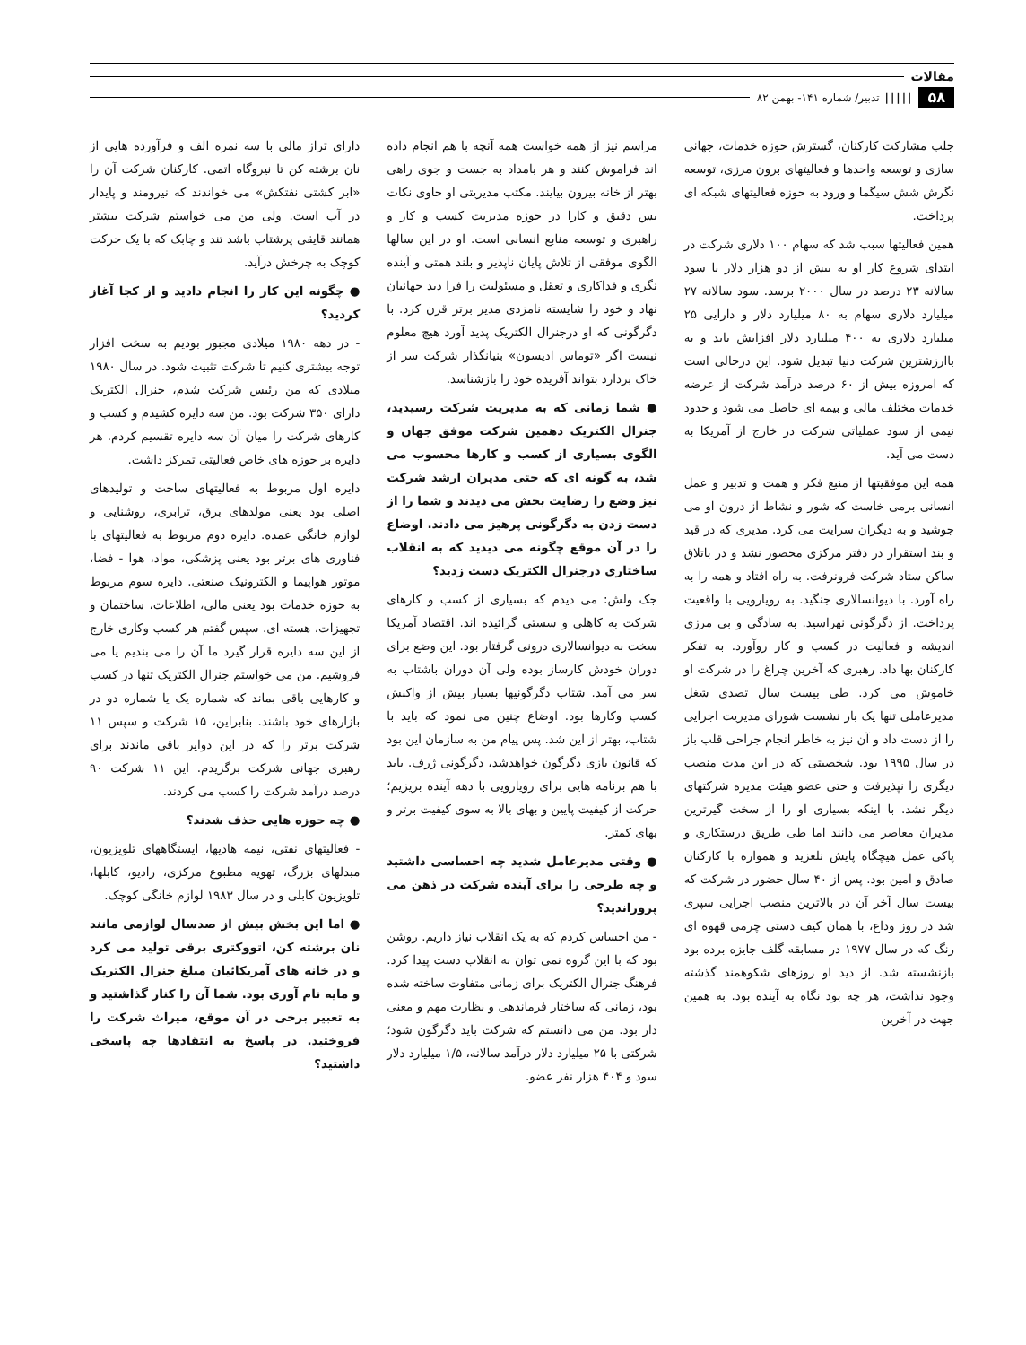مقالات
۵۸ ||||| تدبیر/ شماره ۱۴۱- بهمن ۸۲
جلب مشارکت کارکنان، گسترش حوزه خدمات، جهانی سازی و توسعه واحدها و فعالیتهای برون مرزی، توسعه نگرش شش سیگما و ورود به حوزه فعالیتهای شبکه ای پرداخت.
همین فعالیتها سبب شد که سهام ۱۰۰ دلاری شرکت در ابتدای شروع کار او به بیش از دو هزار دلار با سود سالانه ۲۳ درصد در سال ۲۰۰۰ برسد. سود سالانه ۲۷ میلیارد دلاری سهام به ۸۰ میلیارد دلار و دارایی ۲۵ میلیارد دلاری به ۴۰۰ میلیارد دلار افزایش یابد و به باارزشترین شرکت دنیا تبدیل شود. این درحالی است که امروزه بیش از ۶۰ درصد درآمد شرکت از عرضه خدمات مختلف مالی و بیمه ای حاصل می شود و حدود نیمی از سود عملیاتی شرکت در خارج از آمریکا به دست می آید.
همه این موفقیتها از منبع فکر و همت و تدبیر و عمل انسانی برمی خاست که شور و نشاط از درون او می جوشید و به دیگران سرایت می کرد. مدیری که در قید و بند استقرار در دفتر مرکزی محصور نشد و در باتلاق ساکن ستاد شرکت فرونرفت. به راه افتاد و همه را به راه آورد. با دیوانسالاری جنگید. به رویارویی با واقعیت پرداخت. از دگرگونی نهراسید. به سادگی و بی مرزی اندیشه و فعالیت در کسب و کار روآورد. به تفکر کارکنان بها داد. رهبری که آخرین چراغ را در شرکت او خاموش می کرد. طی بیست سال تصدی شغل مدیرعاملی تنها یک بار نشست شورای مدیریت اجرایی را از دست داد و آن نیز به خاطر انجام جراحی قلب باز در سال ۱۹۹۵ بود. شخصیتی که در این مدت منصب دیگری را نپذیرفت و حتی عضو هیئت مدیره شرکتهای دیگر نشد. با اینکه بسیاری او را از سخت گیرترین مدیران معاصر می دانند اما طی طریق درستکاری و پاکی عمل هیچگاه پایش نلغزید و همواره با کارکنان صادق و امین بود. پس از ۴۰ سال حضور در شرکت که بیست سال آخر آن در بالاترین منصب اجرایی سپری شد در روز وداع، با همان کیف دستی چرمی قهوه ای رنگ که در سال ۱۹۷۷ در مسابقه گلف جایزه برده بود بازنشسته شد. از دید او روزهای شکوهمند گذشته وجود نداشت، هر چه بود نگاه به آینده بود. به همین جهت در آخرین
مراسم نیز از همه خواست همه آنچه با هم انجام داده اند فراموش کنند و هر بامداد به جست و جوی راهی بهتر از خانه بیرون بیایند. مکتب مدیریتی او حاوی نکات بس دقیق و کارا در حوزه مدیریت کسب و کار و راهبری و توسعه منابع انسانی است. او در این سالها الگوی موفقی از تلاش پایان ناپذیر و بلند همتی و آینده نگری و فداکاری و تعقل و مسئولیت را فرا دید جهانیان نهاد و خود را شایسته نامزدی مدیر برتر قرن کرد. با دگرگونی که او درجنرال الکتریک پدید آورد هیچ معلوم نیست اگر «توماس ادیسون» بنیانگذار شرکت سر از خاک بردارد بتواند آفریده خود را بازشناسد.
● شما زمانی که به مدیریت شرکت رسیدید، جنرال الکتریک دهمین شرکت موفق جهان و الگوی بسیاری از کسب و کارها محسوب می شد، به گونه ای که حتی مدیران ارشد شرکت نیز وضع را رضایت بخش می دیدند و شما را از دست زدن به دگرگونی پرهیز می دادند. اوضاع را در آن موقع چگونه می دیدید که به انقلاب ساختاری درجنرال الکتریک دست زدید؟
جک ولش: می دیدم که بسیاری از کسب و کارهای شرکت به کاهلی و سستی گرائیده اند. اقتصاد آمریکا سخت به دیوانسالاری درونی گرفتار بود. این وضع برای دوران خودش کارساز بوده ولی آن دوران باشتاب به سر می آمد. شتاب دگرگونیها بسیار بیش از واکنش کسب وکارها بود. اوضاع چنین می نمود که باید با شتاب، بهتر از این شد. پس پیام من به سازمان این بود که قانون بازی دگرگون خواهدشد، دگرگونی ژرف. باید با هم برنامه هایی برای رویارویی با دهه آینده بریزیم؛ حرکت از کیفیت پایین و بهای بالا به سوی کیفیت برتر و بهای کمتر.
● وقتی مدیرعامل شدید چه احساسی داشتید و چه طرحی را برای آینده شرکت در ذهن می پروراندید؟
- من احساس کردم که به یک انقلاب نیاز داریم. روشن بود که با این گروه نمی توان به انقلاب دست پیدا کرد. فرهنگ جنرال الکتریک برای زمانی متفاوت ساخته شده بود، زمانی که ساختار فرماندهی و نظارت مهم و معنی دار بود. من می دانستم که شرکت باید دگرگون شود؛ شرکتی با ۲۵ میلیارد دلار درآمد سالانه، ۱/۵ میلیارد دلار سود و ۴۰۴ هزار نفر عضو.
دارای تراز مالی با سه نمره الف و فرآورده هایی از نان برشته کن تا نیروگاه اتمی. کارکنان شرکت آن را «ابر کشتی نفتکش» می خواندند که نیرومند و پایدار در آب است. ولی من می خواستم شرکت بیشتر همانند قایقی پرشتاب باشد تند و چابک که با یک حرکت کوچک به چرخش درآید.
● چگونه این کار را انجام دادید و از کجا آغاز کردید؟
- در دهه ۱۹۸۰ میلادی مجبور بودیم به سخت افزار توجه بیشتری کنیم تا شرکت تثبیت شود. در سال ۱۹۸۰ میلادی که من رئیس شرکت شدم، جنرال الکتریک دارای ۳۵۰ شرکت بود. من سه دایره کشیدم و کسب و کارهای شرکت را میان آن سه دایره تقسیم کردم. هر دایره بر حوزه های خاص فعالیتی تمرکز داشت.
دایره اول مربوط به فعالیتهای ساخت و تولیدهای اصلی بود یعنی مولدهای برق، ترابری، روشنایی و لوازم خانگی عمده. دایره دوم مربوط به فعالیتهای با فناوری های برتر بود یعنی پزشکی، مواد، هوا - فضا، موتور هواپیما و الکترونیک صنعتی. دایره سوم مربوط به حوزه خدمات بود یعنی مالی، اطلاعات، ساختمان و تجهیزات، هسته ای. سپس گفتم هر کسب وکاری خارج از این سه دایره قرار گیرد ما آن را می بندیم یا می فروشیم. من می خواستم جنرال الکتریک تنها در کسب و کارهایی باقی بماند که شماره یک یا شماره دو در بازارهای خود باشند. بنابراین، ۱۵ شرکت و سپس ۱۱ شرکت برتر را که در این دوایر باقی ماندند برای رهبری جهانی شرکت برگزیدم. این ۱۱ شرکت ۹۰ درصد درآمد شرکت را کسب می کردند.
● چه حوزه هایی حذف شدند؟
- فعالیتهای نفتی، نیمه هادیها، ایستگاههای تلویزیون، مبدلهای بزرگ، تهویه مطبوع مرکزی، رادیو، کابلها، تلویزیون کابلی و در سال ۱۹۸۳ لوازم خانگی کوچک.
● اما این بخش بیش از صدسال لوازمی مانند نان برشته کن، اتووکتری برقی تولید می کرد و در خانه های آمریکائیان مبلغ جنرال الکتریک و مایه نام آوری بود. شما آن را کنار گذاشتید و به تعبیر برخی در آن موقع، میراث شرکت را فروختید. در پاسخ به انتقادها چه پاسخی داشتید؟